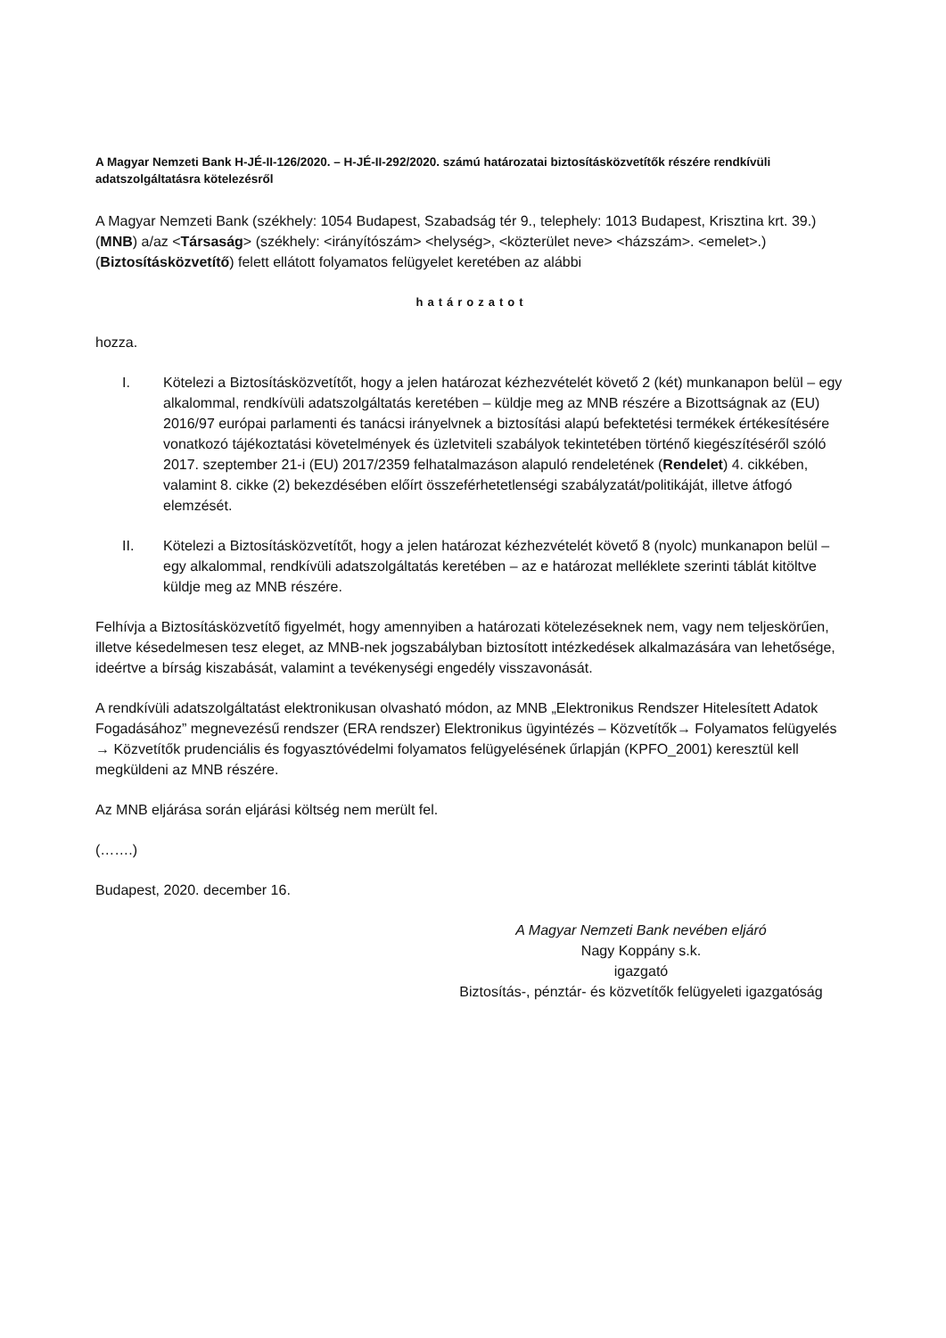A Magyar Nemzeti Bank H-JÉ-II-126/2020. – H-JÉ-II-292/2020. számú határozatai biztosításközvetítők részére rendkívüli adatszolgáltatásra kötelezésről
A Magyar Nemzeti Bank (székhely: 1054 Budapest, Szabadság tér 9., telephely: 1013 Budapest, Krisztina krt. 39.) (MNB) a/az <Társaság> (székhely: <irányítószám> <helység>, <közterület neve> <házszám>. <emelet>.) (Biztosításközvetítő) felett ellátott folyamatos felügyelet keretében az alábbi
határozatot
hozza.
I. Kötelezi a Biztosításközvetítőt, hogy a jelen határozat kézhezvételét követő 2 (két) munkanapon belül – egy alkalommal, rendkívüli adatszolgáltatás keretében – küldje meg az MNB részére a Bizottságnak az (EU) 2016/97 európai parlamenti és tanácsi irányelvnek a biztosítási alapú befektetési termékek értékesítésére vonatkozó tájékoztatási követelmények és üzletviteli szabályok tekintetében történő kiegészítéséről szóló 2017. szeptember 21-i (EU) 2017/2359 felhatalmazáson alapuló rendeletének (Rendelet) 4. cikkében, valamint 8. cikke (2) bekezdésében előírt összeférhetetlenségi szabályzatát/politikáját, illetve átfogó elemzését.
II. Kötelezi a Biztosításközvetítőt, hogy a jelen határozat kézhezvételét követő 8 (nyolc) munkanapon belül – egy alkalommal, rendkívüli adatszolgáltatás keretében – az e határozat melléklete szerinti táblát kitöltve küldje meg az MNB részére.
Felhívja a Biztosításközvetítő figyelmét, hogy amennyiben a határozati kötelezéseknek nem, vagy nem teljeskörűen, illetve késedelmesen tesz eleget, az MNB-nek jogszabályban biztosított intézkedések alkalmazására van lehetősége, ideértve a bírság kiszabását, valamint a tevékenységi engedély visszavonását.
A rendkívüli adatszolgáltatást elektronikusan olvasható módon, az MNB „Elektronikus Rendszer Hitelesített Adatok Fogadásához” megnevezésű rendszer (ERA rendszer) Elektronikus ügyintézés – Közvetítők→ Folyamatos felügyelés → Közvetítők prudenciális és fogyasztóvédelmi folyamatos felügyelésének űrlapján (KPFO_2001) keresztül kell megküldeni az MNB részére.
Az MNB eljárása során eljárási költség nem merült fel.
(…….)
Budapest, 2020. december 16.
A Magyar Nemzeti Bank nevében eljáró
Nagy Koppány s.k.
igazgató
Biztosítás-, pénztár- és közvetítők felügyeleti igazgatóság